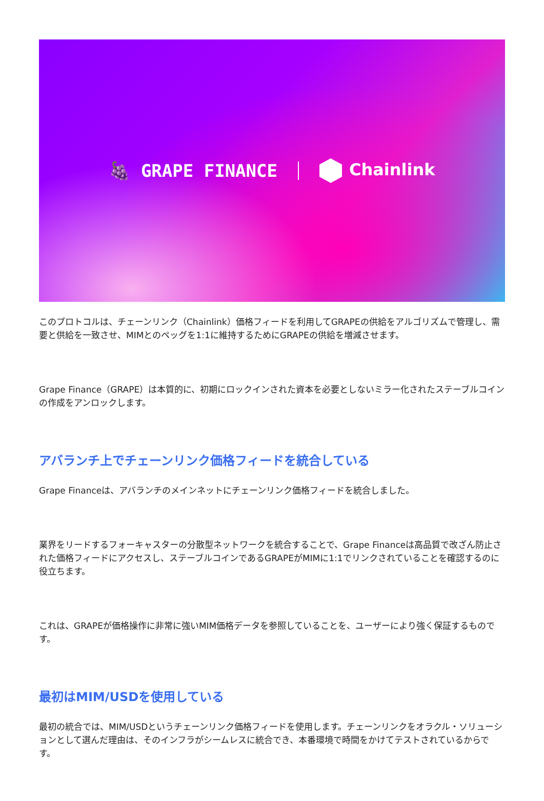🍇 GRAPE FINANCE Chainlink
このプロトコルは、チェーンリンク（Chainlink）価格フィードを利用してGRAPEの供給をアルゴリズムで管理し、需要と供給を一致させ、MIMとのペッグを1:1に維持するためにGRAPEの供給を増減させます。
Grape Finance（GRAPE）は本質的に、初期にロックインされた資本を必要としないミラー化されたステーブルコインの作成をアンロックします。
アバランチ上でチェーンリンク価格フィードを統合している
Grape Financeは、アバランチのメインネットにチェーンリンク価格フィードを統合しました。
業界をリードするフォーキャスターの分散型ネットワークを統合することで、Grape Financeは高品質で改ざん防止された価格フィードにアクセスし、ステーブルコインであるGRAPEがMIMに1:1でリンクされていることを確認するのに役立ちます。
これは、GRAPEが価格操作に非常に強いMIM価格データを参照していることを、ユーザーにより強く保証するものです。
最初はMIM/USDを使用している
最初の統合では、MIM/USDというチェーンリンク価格フィードを使用します。チェーンリンクをオラクル・ソリューションとして選んだ理由は、そのインフラがシームレスに統合でき、本番環境で時間をかけてテストされているからです。